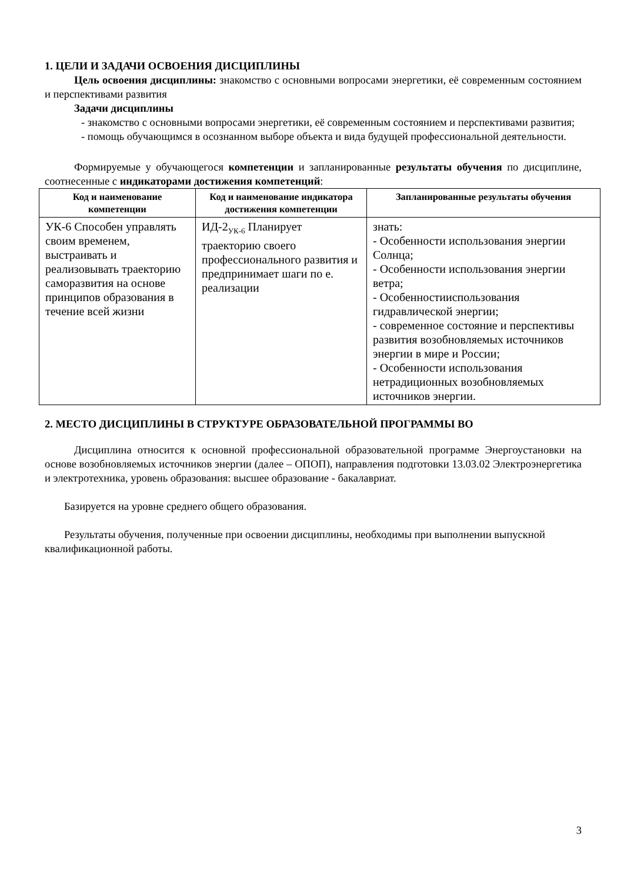1. ЦЕЛИ И ЗАДАЧИ ОСВОЕНИЯ ДИСЦИПЛИНЫ
Цель освоения дисциплины: знакомство с основными вопросами энергетики, её современным состоянием и перспективами развития
Задачи дисциплины
- знакомство с основными вопросами энергетики, её современным состоянием и перспективами развития;
- помощь обучающимся в осознанном выборе объекта и вида будущей профессиональной деятельности.
Формируемые у обучающегося компетенции и запланированные результаты обучения по дисциплине, соотнесенные с индикаторами достижения компетенций:
| Код и наименование компетенции | Код и наименование индикатора достижения компетенции | Запланированные результаты обучения |
| --- | --- | --- |
| УК-6 Способен управлять своим временем, выстраивать и реализовывать траекторию саморазвития на основе принципов образования в течение всей жизни | ИД-2<sub>УК-6</sub> Планирует траекторию своего профессионального развития и предпринимает шаги по е. реализации | знать: - Особенности использования энергии Солнца; - Особенности использования энергии ветра; - Особенностииспользования гидравлической энергии; - современное состояние и перспективы развития возобновляемых источников энергии в мире и России; - Особенности использования нетрадиционных возобновляемых источников энергии. |
2. МЕСТО ДИСЦИПЛИНЫ В СТРУКТУРЕ ОБРАЗОВАТЕЛЬНОЙ ПРОГРАММЫ ВО
Дисциплина относится к основной профессиональной образовательной программе Энергоустановки на основе возобновляемых источников энергии (далее – ОПОП), направления подготовки 13.03.02 Электроэнергетика и электротехника, уровень образования: высшее образование - бакалавриат.
Базируется на уровне среднего общего образования.
Результаты обучения, полученные при освоении дисциплины, необходимы при выполнении выпускной квалификационной работы.
3